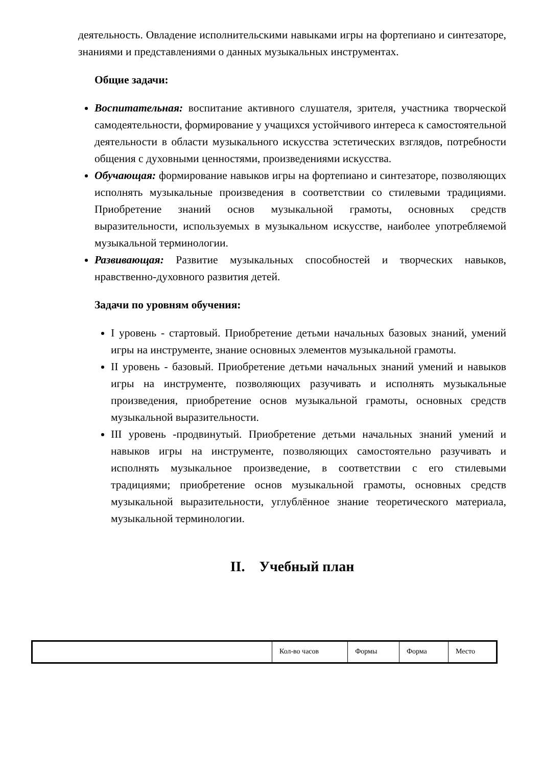деятельность. Овладение исполнительскими навыками игры на фортепиано и синтезаторе, знаниями и представлениями о данных музыкальных инструментах.
Общие задачи:
Воспитательная: воспитание активного слушателя, зрителя, участника творческой самодеятельности, формирование у учащихся устойчивого интереса к самостоятельной деятельности в области музыкального искусства эстетических взглядов, потребности общения с духовными ценностями, произведениями искусства.
Обучающая: формирование навыков игры на фортепиано и синтезаторе, позволяющих исполнять музыкальные произведения в соответствии со стилевыми традициями. Приобретение знаний основ музыкальной грамоты, основных средств выразительности, используемых в музыкальном искусстве, наиболее употребляемой музыкальной терминологии.
Развивающая: Развитие музыкальных способностей и творческих навыков, нравственно-духовного развития детей.
Задачи по уровням обучения:
I уровень - стартовый. Приобретение детьми начальных базовых знаний, умений игры на инструменте, знание основных элементов музыкальной грамоты.
II уровень - базовый. Приобретение детьми начальных знаний умений и навыков игры на инструменте, позволяющих разучивать и исполнять музыкальные произведения, приобретение основ музыкальной грамоты, основных средств музыкальной выразительности.
III уровень -продвинутый. Приобретение детьми начальных знаний умений и навыков игры на инструменте, позволяющих самостоятельно разучивать и исполнять музыкальное произведение, в соответствии с его стилевыми традициями; приобретение основ музыкальной грамоты, основных средств музыкальной выразительности, углублённое знание теоретического материала, музыкальной терминологии.
II. Учебный план
| | Кол-во часов | Формы | Форма | Место |